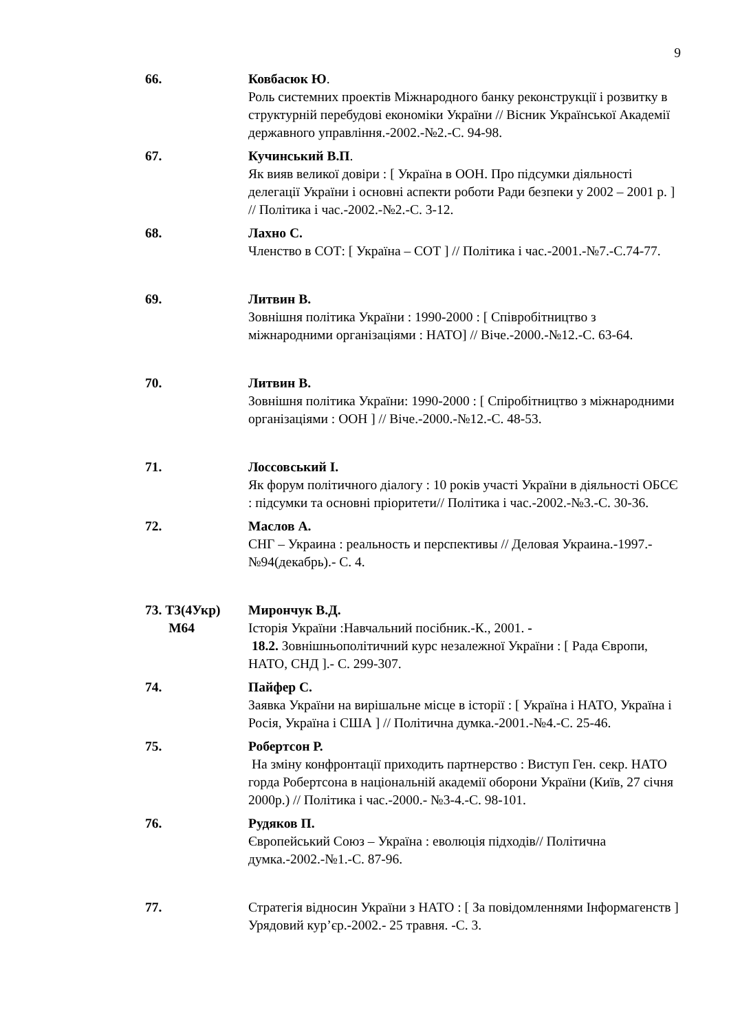9
66. Ковбасюк Ю.
Роль системних проектів Міжнародного банку реконструкції і розвитку в структурній перебудові економіки України // Вісник Української Академії державного управління.-2002.-№2.-С. 94-98.
67. Кучинський В.П.
Як вияв великої довіри : [ Україна в ООН. Про підсумки діяльності делегації України і основні аспекти роботи Ради безпеки у 2002 – 2001 р. ] // Політика і час.-2002.-№2.-С. 3-12.
68. Лахно С.
Членство в СОТ: [ Україна – СОТ ] // Політика і час.-2001.-№7.-С.74-77.
69. Литвин В.
Зовнішня політика України : 1990-2000 : [ Співробітництво з міжнародними організаціями : НАТО] // Віче.-2000.-№12.-С. 63-64.
70. Литвин В.
Зовнішня політика України: 1990-2000 : [ Спіробітництво з міжнародними організаціями : ООН ] // Віче.-2000.-№12.-С. 48-53.
71. Лоссовський І.
Як форум політичного діалогу : 10 років участі України в діяльності ОБСЄ : підсумки та основні пріоритети// Політика і час.-2002.-№3.-С. 30-36.
72. Маслов А.
СНГ – Украина : реальность и перспективы // Деловая Украина.-1997.- №94(декабрь).- С. 4.
73. Т3(4Укр)
М64
Мирончук В.Д.
Історія України :Навчальний посібник.-К., 2001. -
18.2. Зовнішньополітичний курс незалежної України : [ Рада Європи, НАТО, СНД ].- С. 299-307.
74. Пайфер С.
Заявка України на вирішальне місце в історії : [ Україна і НАТО, Україна і Росія, Україна і США ] // Політична думка.-2001.-№4.-С. 25-46.
75. Робертсон Р.
На зміну конфронтації приходить партнерство : Виступ Ген. секр. НАТО горда Робертсона в національній академії оборони України (Київ, 27 січня 2000р.) // Політика і час.-2000.- №3-4.-С. 98-101.
76. Рудяков П.
Європейський Союз – Україна : еволюція підходів// Політична думка.-2002.-№1.-С. 87-96.
77. Стратегія відносин України з НАТО : [ За повідомленнями Інформагенств ] Урядовий кур’єр.-2002.- 25 травня. -С. 3.